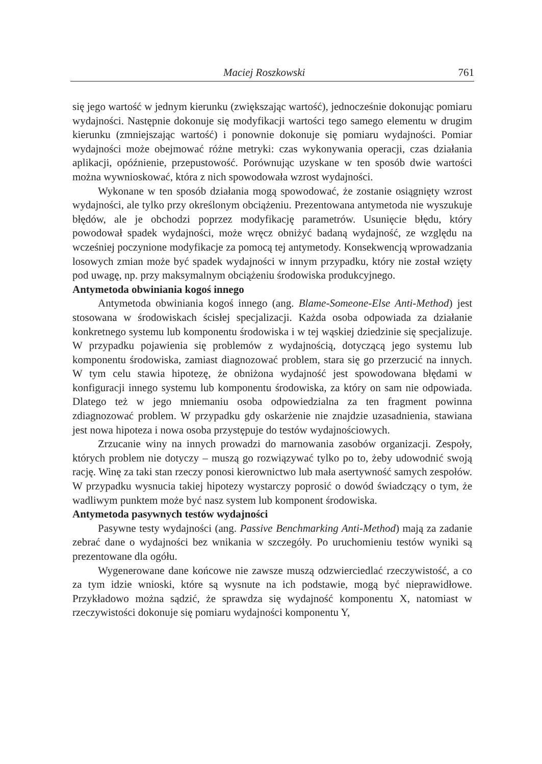Maciej Roszkowski 761
się jego wartość w jednym kierunku (zwiększając wartość), jednocześnie dokonując pomiaru wydajności. Następnie dokonuje się modyfikacji wartości tego samego elementu w drugim kierunku (zmniejszając wartość) i ponownie dokonuje się pomiaru wydajności. Pomiar wydajności może obejmować różne metryki: czas wykonywania operacji, czas działania aplikacji, opóźnienie, przepustowość. Porównując uzyskane w ten sposób dwie wartości można wywnioskować, która z nich spowodowała wzrost wydajności.
Wykonane w ten sposób działania mogą spowodować, że zostanie osiągnięty wzrost wydajności, ale tylko przy określonym obciążeniu. Prezentowana antymetoda nie wyszukuje błędów, ale je obchodzi poprzez modyfikację parametrów. Usunięcie błędu, który powodował spadek wydajności, może wręcz obniżyć badaną wydajność, ze względu na wcześniej poczynione modyfikacje za pomocą tej antymetody. Konsekwencją wprowadzania losowych zmian może być spadek wydajności w innym przypadku, który nie został wzięty pod uwagę, np. przy maksymalnym obciążeniu środowiska produkcyjnego.
Antymetoda obwiniania kogoś innego
Antymetoda obwiniania kogoś innego (ang. Blame-Someone-Else Anti-Method) jest stosowana w środowiskach ścisłej specjalizacji. Każda osoba odpowiada za działanie konkretnego systemu lub komponentu środowiska i w tej wąskiej dziedzinie się specjalizuje. W przypadku pojawienia się problemów z wydajnością, dotyczącą jego systemu lub komponentu środowiska, zamiast diagnozować problem, stara się go przerzucić na innych. W tym celu stawia hipotezę, że obniżona wydajność jest spowodowana błędami w konfiguracji innego systemu lub komponentu środowiska, za który on sam nie odpowiada. Dlatego też w jego mniemaniu osoba odpowiedzialna za ten fragment powinna zdiagnozować problem. W przypadku gdy oskarżenie nie znajdzie uzasadnienia, stawiana jest nowa hipoteza i nowa osoba przystępuje do testów wydajnościowych.
Zrzucanie winy na innych prowadzi do marnowania zasobów organizacji. Zespoły, których problem nie dotyczy – muszą go rozwiązywać tylko po to, żeby udowodnić swoją rację. Winę za taki stan rzeczy ponosi kierownictwo lub mała asertywność samych zespołów. W przypadku wysnucia takiej hipotezy wystarczy poprosić o dowód świadczący o tym, że wadliwym punktem może być nasz system lub komponent środowiska.
Antymetoda pasywnych testów wydajności
Pasywne testy wydajności (ang. Passive Benchmarking Anti-Method) mają za zadanie zebrać dane o wydajności bez wnikania w szczegóły. Po uruchomieniu testów wyniki są prezentowane dla ogółu.
Wygenerowane dane końcowe nie zawsze muszą odzwierciedlać rzeczywistość, a co za tym idzie wnioski, które są wysnute na ich podstawie, mogą być nieprawidłowe. Przykładowo można sądzić, że sprawdza się wydajność komponentu X, natomiast w rzeczywistości dokonuje się pomiaru wydajności komponentu Y,